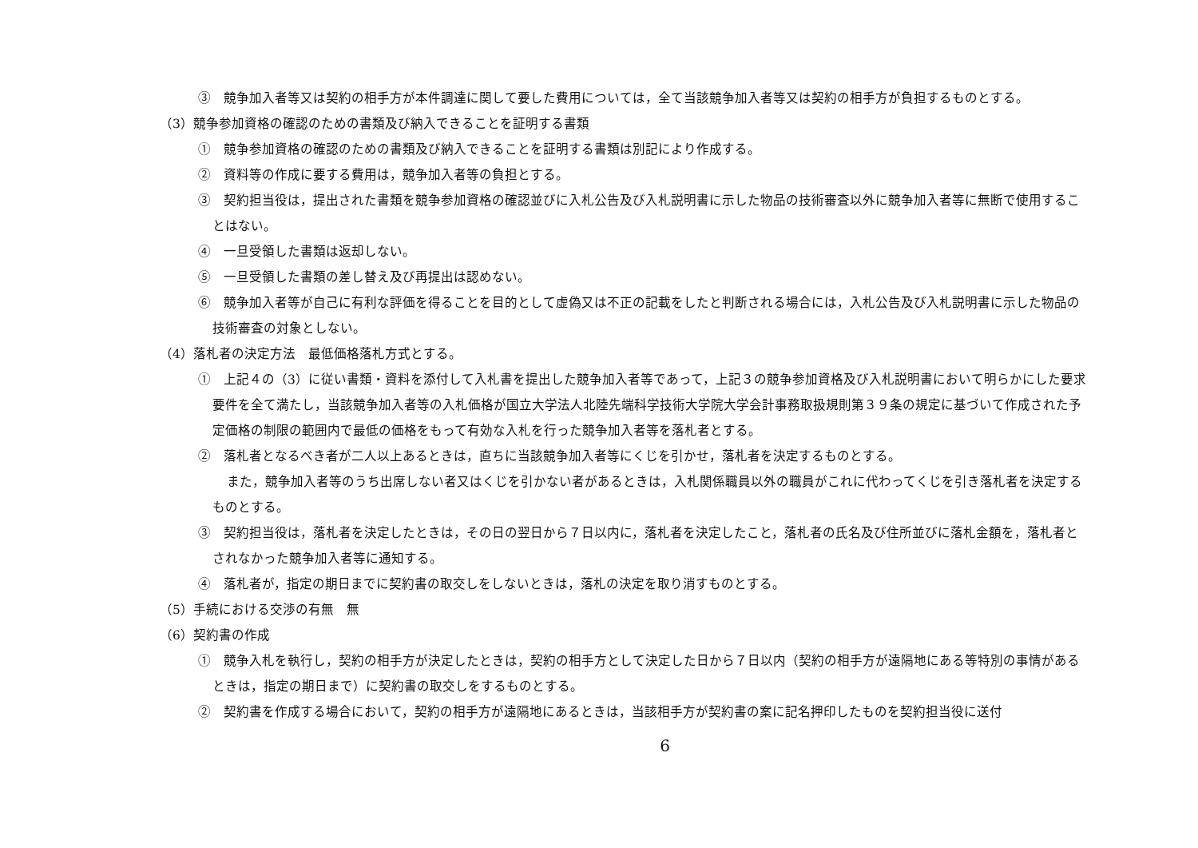③　競争加入者等又は契約の相手方が本件調達に関して要した費用については，全て当該競争加入者等又は契約の相手方が負担するものとする。
（3）競争参加資格の確認のための書類及び納入できることを証明する書類
①　競争参加資格の確認のための書類及び納入できることを証明する書類は別記により作成する。
②　資料等の作成に要する費用は，競争加入者等の負担とする。
③　契約担当役は，提出された書類を競争参加資格の確認並びに入札公告及び入札説明書に示した物品の技術審査以外に競争加入者等に無断で使用することはない。
④　一旦受領した書類は返却しない。
⑤　一旦受領した書類の差し替え及び再提出は認めない。
⑥　競争加入者等が自己に有利な評価を得ることを目的として虚偽又は不正の記載をしたと判断される場合には，入札公告及び入札説明書に示した物品の技術審査の対象としない。
（4）落札者の決定方法　最低価格落札方式とする。
①　上記４の（3）に従い書類・資料を添付して入札書を提出した競争加入者等であって，上記３の競争参加資格及び入札説明書において明らかにした要求要件を全て満たし，当該競争加入者等の入札価格が国立大学法人北陸先端科学技術大学院大学会計事務取扱規則第３９条の規定に基づいて作成された予定価格の制限の範囲内で最低の価格をもって有効な入札を行った競争加入者等を落札者とする。
②　落札者となるべき者が二人以上あるときは，直ちに当該競争加入者等にくじを引かせ，落札者を決定するものとする。
また，競争加入者等のうち出席しない者又はくじを引かない者があるときは，入札関係職員以外の職員がこれに代わってくじを引き落札者を決定するものとする。
③　契約担当役は，落札者を決定したときは，その日の翌日から７日以内に，落札者を決定したこと，落札者の氏名及び住所並びに落札金額を，落札者とされなかった競争加入者等に通知する。
④　落札者が，指定の期日までに契約書の取交しをしないときは，落札の決定を取り消すものとする。
（5）手続における交渉の有無　無
（6）契約書の作成
①　競争入札を執行し，契約の相手方が決定したときは，契約の相手方として決定した日から７日以内（契約の相手方が遠隔地にある等特別の事情があるときは，指定の期日まで）に契約書の取交しをするものとする。
②　契約書を作成する場合において，契約の相手方が遠隔地にあるときは，当該相手方が契約書の案に記名押印したものを契約担当役に送付
6